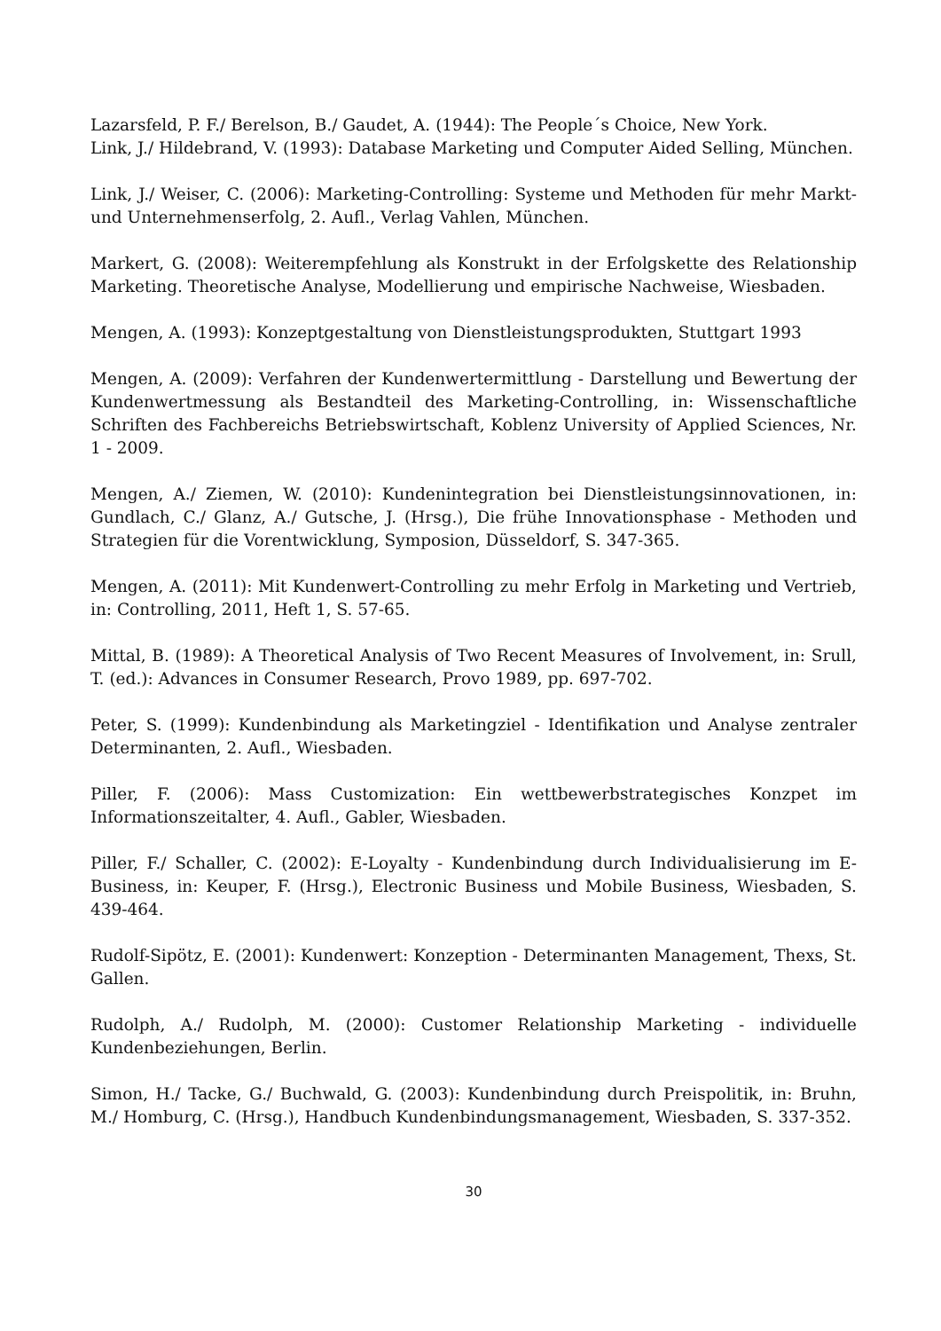Lazarsfeld, P. F./ Berelson, B./ Gaudet, A. (1944): The People´s Choice, New York.
Link, J./ Hildebrand, V. (1993): Database Marketing und Computer Aided Selling, München.
Link, J./ Weiser, C. (2006): Marketing-Controlling: Systeme und Methoden für mehr Markt- und Unternehmenserfolg, 2. Aufl., Verlag Vahlen, München.
Markert, G. (2008): Weiterempfehlung als Konstrukt in der Erfolgskette des Relationship Marketing. Theoretische Analyse, Modellierung und empirische Nachweise, Wiesbaden.
Mengen, A. (1993): Konzeptgestaltung von Dienstleistungsprodukten, Stuttgart 1993
Mengen, A. (2009): Verfahren der Kundenwertermittlung - Darstellung und Bewertung der Kundenwertmessung als Bestandteil des Marketing-Controlling, in: Wissenschaftliche Schriften des Fachbereichs Betriebswirtschaft, Koblenz University of Applied Sciences, Nr. 1 - 2009.
Mengen, A./ Ziemen, W. (2010): Kundenintegration bei Dienstleistungsinnovationen, in: Gundlach, C./ Glanz, A./ Gutsche, J. (Hrsg.), Die frühe Innovationsphase - Methoden und Strategien für die Vorentwicklung, Symposion, Düsseldorf, S. 347-365.
Mengen, A. (2011): Mit Kundenwert-Controlling zu mehr Erfolg in Marketing und Vertrieb, in: Controlling, 2011, Heft 1, S. 57-65.
Mittal, B. (1989): A Theoretical Analysis of Two Recent Measures of Involvement, in: Srull, T. (ed.): Advances in Consumer Research, Provo 1989, pp. 697-702.
Peter, S. (1999): Kundenbindung als Marketingziel - Identifikation und Analyse zentraler Determinanten, 2. Aufl., Wiesbaden.
Piller, F. (2006): Mass Customization: Ein wettbewerbstrategisches Konzpet im Informationszeitalter, 4. Aufl., Gabler, Wiesbaden.
Piller, F./ Schaller, C. (2002): E-Loyalty - Kundenbindung durch Individualisierung im E-Business, in: Keuper, F. (Hrsg.), Electronic Business und Mobile Business, Wiesbaden, S. 439-464.
Rudolf-Sipötz, E. (2001): Kundenwert: Konzeption - Determinanten Management, Thexs, St. Gallen.
Rudolph, A./ Rudolph, M. (2000): Customer Relationship Marketing - individuelle Kundenbeziehungen, Berlin.
Simon, H./ Tacke, G./ Buchwald, G. (2003): Kundenbindung durch Preispolitik, in: Bruhn, M./ Homburg, C. (Hrsg.), Handbuch Kundenbindungsmanagement, Wiesbaden, S. 337-352.
30